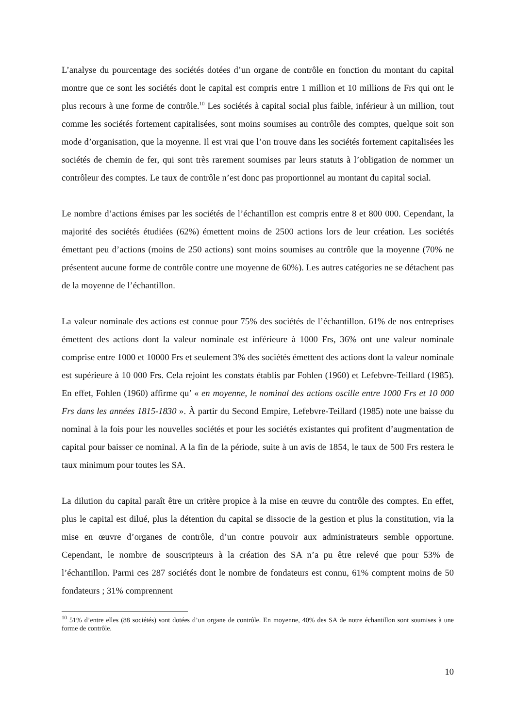L’analyse du pourcentage des sociétés dotées d’un organe de contrôle en fonction du montant du capital montre que ce sont les sociétés dont le capital est compris entre 1 million et 10 millions de Frs qui ont le plus recours à une forme de contrôle.<sup>10</sup> Les sociétés à capital social plus faible, inférieur à un million, tout comme les sociétés fortement capitalisées, sont moins soumises au contrôle des comptes, quelque soit son mode d’organisation, que la moyenne. Il est vrai que l’on trouve dans les sociétés fortement capitalisées les sociétés de chemin de fer, qui sont très rarement soumises par leurs statuts à l’obligation de nommer un contrôleur des comptes. Le taux de contrôle n’est donc pas proportionnel au montant du capital social.
Le nombre d’actions émises par les sociétés de l’échantillon est compris entre 8 et 800 000. Cependant, la majorité des sociétés étudiées (62%) émettent moins de 2500 actions lors de leur création. Les sociétés émettant peu d’actions (moins de 250 actions) sont moins soumises au contrôle que la moyenne (70% ne présentent aucune forme de contrôle contre une moyenne de 60%). Les autres catégories ne se détachent pas de la moyenne de l’échantillon.
La valeur nominale des actions est connue pour 75% des sociétés de l’échantillon. 61% de nos entreprises émettent des actions dont la valeur nominale est inférieure à 1000 Frs, 36% ont une valeur nominale comprise entre 1000 et 10000 Frs et seulement 3% des sociétés émettent des actions dont la valeur nominale est supérieure à 10 000 Frs. Cela rejoint les constats établis par Fohlen (1960) et Lefebvre-Teillard (1985). En effet, Fohlen (1960) affirme qu’ « en moyenne, le nominal des actions oscille entre 1000 Frs et 10 000 Frs dans les années 1815-1830 ». À partir du Second Empire, Lefebvre-Teillard (1985) note une baisse du nominal à la fois pour les nouvelles sociétés et pour les sociétés existantes qui profitent d’augmentation de capital pour baisser ce nominal. A la fin de la période, suite à un avis de 1854, le taux de 500 Frs restera le taux minimum pour toutes les SA.
La dilution du capital paraît être un critère propice à la mise en œuvre du contrôle des comptes. En effet, plus le capital est dilué, plus la détention du capital se dissocie de la gestion et plus la constitution, via la mise en œuvre d’organes de contrôle, d’un contre pouvoir aux administrateurs semble opportune. Cependant, le nombre de souscripteurs à la création des SA n’a pu être relevé que pour 53% de l’échantillon. Parmi ces 287 sociétés dont le nombre de fondateurs est connu, 61% comptent moins de 50 fondateurs ; 31% comprennent
<sup>10</sup> 51% d’entre elles (88 sociétés) sont dotées d’un organe de contrôle. En moyenne, 40% des SA de notre échantillon sont soumises à une forme de contrôle.
10